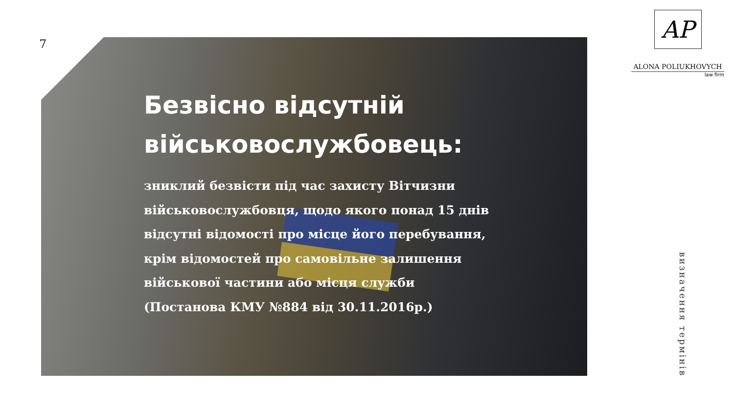7
Безвісно відсутній військовослужбовець:
зниклий безвісти під час захисту Вітчизни військовослужбовця, щодо якого понад 15 днів відсутні відомості про місце його перебування, крім відомостей про самовільне залишення військової частини або місця служби (Постанова КМУ №884 від 30.11.2016р.)
AP
ALONA POLIUKHOVYCH
law firm
визначення термінів